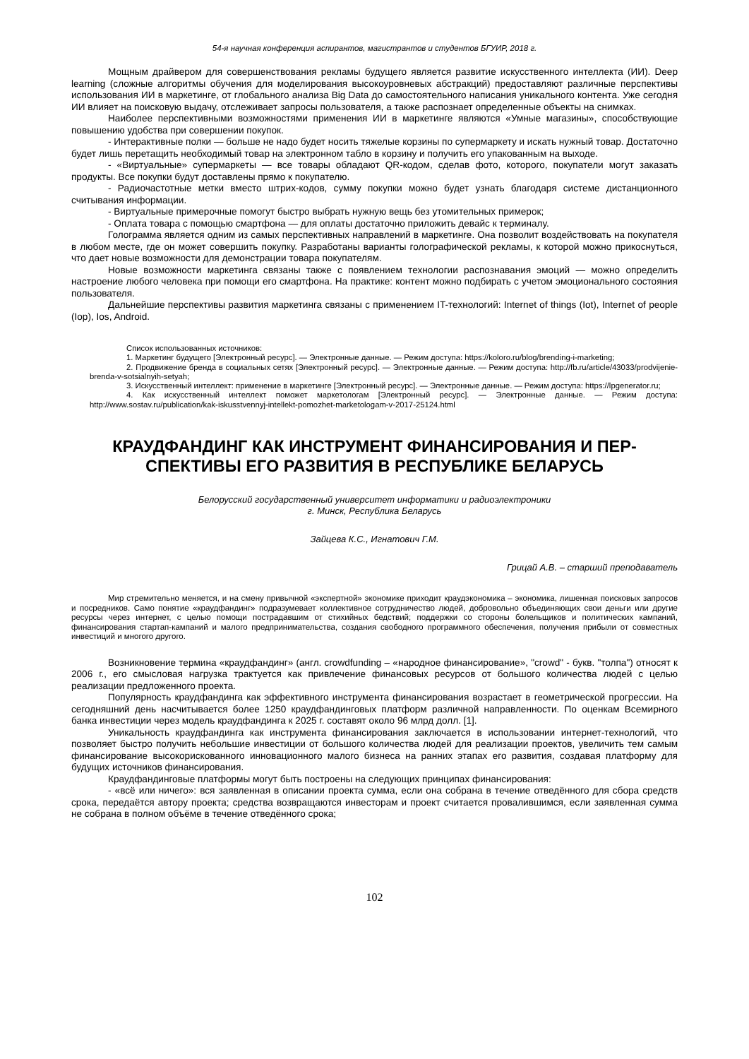54-я научная конференция аспирантов, магистрантов и студентов БГУИР, 2018 г.
Мощным драйвером для совершенствования рекламы будущего является развитие искусственного интеллекта (ИИ). Deep learning (сложные алгоритмы обучения для моделирования высокоуровневых абстракций) предоставляют различные перспективы использования ИИ в маркетинге, от глобального анализа Big Data до самостоятельного написания уникального контента. Уже сегодня ИИ влияет на поисковую выдачу, отслеживает запросы пользователя, а также распознает определенные объекты на снимках.
Наиболее перспективными возможностями применения ИИ в маркетинге являются «Умные магазины», способствующие повышению удобства при совершении покупок.
- Интерактивные полки — больше не надо будет носить тяжелые корзины по супермаркету и искать нужный товар. Достаточно будет лишь перетащить необходимый товар на электронном табло в корзину и получить его упакованным на выходе.
- «Виртуальные» супермаркеты — все товары обладают QR-кодом, сделав фото, которого, покупатели могут заказать продукты. Все покупки будут доставлены прямо к покупателю.
- Радиочастотные метки вместо штрих-кодов, сумму покупки можно будет узнать благодаря системе дистанционного считывания информации.
- Виртуальные примерочные помогут быстро выбрать нужную вещь без утомительных примерок;
- Оплата товара с помощью смартфона — для оплаты достаточно приложить девайс к терминалу.
Голограмма является одним из самых перспективных направлений в маркетинге. Она позволит воздействовать на покупателя в любом месте, где он может совершить покупку. Разработаны варианты голографической рекламы, к которой можно прикоснуться, что дает новые возможности для демонстрации товара покупателям.
Новые возможности маркетинга связаны также с появлением технологии распознавания эмоций — можно определить настроение любого человека при помощи его смартфона. На практике: контент можно подбирать с учетом эмоционального состояния пользователя.
Дальнейшие перспективы развития маркетинга связаны с применением IT-технологий: Internet of things (Iot), Internet of people (Iop), Ios, Android.
Список использованных источников:
1. Маркетинг будущего [Электронный ресурс]. — Электронные данные. — Режим доступа: https://koloro.ru/blog/brending-i-marketing;
2. Продвижение бренда в социальных сетях [Электронный ресурс]. — Электронные данные. — Режим доступа: http://fb.ru/article/43033/prodvijenie-brenda-v-sotsialnyih-setyah;
3. Искусственный интеллект: применение в маркетинге [Электронный ресурс]. — Электронные данные. — Режим доступа: https://lpgenerator.ru;
4. Как искусственный интеллект поможет маркетологам [Электронный ресурс]. — Электронные данные. — Режим доступа: http://www.sostav.ru/publication/kak-iskusstvennyj-intellekt-pomozhet-marketologam-v-2017-25124.html
КРАУДФАНДИНГ КАК ИНСТРУМЕНТ ФИНАНСИРОВАНИЯ И ПЕР-
СПЕКТИВЫ ЕГО РАЗВИТИЯ В РЕСПУБЛИКЕ БЕЛАРУСЬ
Белорусский государственный университет информатики и радиоэлектроники
г. Минск, Республика Беларусь
Зайцева К.С., Игнатович Г.М.
Грицай А.В. – старший преподаватель
Мир стремительно меняется, и на смену привычной «экспертной» экономике приходит краудэкономика – экономика, лишенная поисковых запросов и посредников. Само понятие «краудфандинг» подразумевает коллективное сотрудничество людей, добровольно объединяющих свои деньги или другие ресурсы через интернет, с целью помощи пострадавшим от стихийных бедствий; поддержки со стороны болельщиков и политических кампаний, финансирования стартап-кампаний и малого предпринимательства, создания свободного программного обеспечения, получения прибыли от совместных инвестиций и многого другого.
Возникновение термина «краудфандинг» (англ. crowdfunding – «народное финансирование», "crowd" - букв. "толпа") относят к 2006 г., его смысловая нагрузка трактуется как привлечение финансовых ресурсов от большого количества людей с целью реализации предложенного проекта.
Популярность краудфандинга как эффективного инструмента финансирования возрастает в геометрической прогрессии. На сегодняшний день насчитывается более 1250 краудфандинговых платформ различной направленности. По оценкам Всемирного банка инвестиции через модель краудфандинга к 2025 г. составят около 96 млрд долл. [1].
Уникальность краудфандинга как инструмента финансирования заключается в использовании интернет-технологий, что позволяет быстро получить небольшие инвестиции от большого количества людей для реализации проектов, увеличить тем самым финансирование высокорискованного инновационного малого бизнеса на ранних этапах его развития, создавая платформу для будущих источников финансирования.
Краудфандинговые платформы могут быть построены на следующих принципах финансирования:
- «всё или ничего»: вся заявленная в описании проекта сумма, если она собрана в течение отведённого для сбора средств срока, передаётся автору проекта; средства возвращаются инвесторам и проект считается провалившимся, если заявленная сумма не собрана в полном объёме в течение отведённого срока;
102